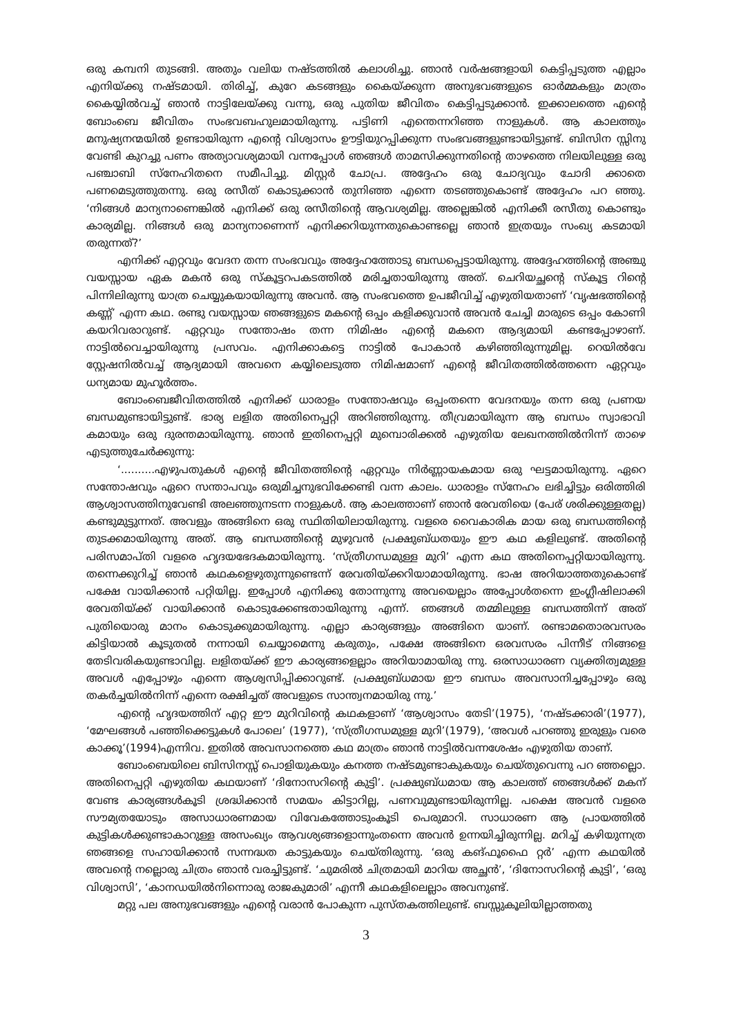ഒരു കമ്പനി തുടങ്ങി. അതും വലിയ നഷ്ടത്തിൽ കലാശിച്ചു. ഞാൻ വർഷങ്ങളായി കെട്ടിപ്പടുത്ത എല്ലാം എനിയ്ക്കു നഷ്ടമായി. തിരിച്ച്, കുറേ കടങ്ങളും കൈയ്ക്കുന്ന അനുഭവങ്ങളുടെ ഓർമ്മകളും മാത്രം കൈയ്യിൽവച്ച് ഞാൻ നാട്ടിലേയ്ക്കു വന്നു, ഒരു പുതിയ ജീവിതം കെട്ടിപ്പടുക്കാൻ. ഇക്കാലത്തെ എന്റെ ബോംബെ ജീവിതം സംഭവബഹുലമായിരുന്നു. പട്ടിണി എന്തെന്നറിഞ്ഞ നാളുകൾ. ആ കാലത്തും മനുഷ്യനന്മയിൽ ഉണ്ടായിരുന്ന എന്റെ വിശ്വാസം ഊട്ടിയുറപ്പിക്കുന്ന സംഭവങ്ങളുണ്ടായിട്ടുണ്ട്. ബിസിന സ്സിനു വേണ്ടി കുറച്ചു പണം അത്യാവശ്യമായി വന്നപ്പോൾ ഞങ്ങൾ താമസിക്കുന്നതിന്റെ താഴത്തെ നിലയിലുള്ള ഒരു പഞ്ചാബി സ്നേഹിതനെ സമീപിച്ചു. മിസ്റ്റർ ചോപ്ര. അദ്ദേഹം ഒരു ചോദ്യവും ചോദി ക്കാതെ പണമെടുത്തുതന്നു. ഒരു രസീത് കൊടുക്കാൻ തുനിഞ്ഞ എന്നെ തടഞ്ഞുകൊണ്ട് അദ്ദേഹം പറ ഞ്ഞു. ‘നിങ്ങൾ മാന്യനാണെങ്കിൽ എനിക്ക് ഒരു രസീതിന്റെ ആവശ്യമില്ല. അല്ലെങ്കിൽ എനിക്കീ രസീതു കൊണ്ടും കാര്യമില്ല. നിങ്ങൾ ഒരു മാന്യനാണെന്ന് എനിക്കറിയുന്നതുകൊണ്ടല്ലെ ഞാൻ ഇത്രയും സംഖ്യ കടമായി തരുന്നത്?’
എനിക്ക് എറ്റവും വേദന തന്ന സംഭവവും അദ്ദേഹത്തോടു ബന്ധപ്പെട്ടായിരുന്നു. അദ്ദേഹത്തിന്റെ അഞ്ചു വയസ്സായ ഏക മകൻ ഒരു സ്കൂട്ടറപകടത്തിൽ മരിച്ചതായിരുന്നു അത്. ചെറിയച്ഛന്റെ സ്കൂട്ട റിന്റെ പിന്നിലിരുന്നു യാത്ര ചെയ്യുകയായിരുന്നു അവൻ. ആ സംഭവത്തെ ഉപജീവിച്ച് എഴുതിയതാണ് ‘വൃഷഭത്തിന്റെ കണ്ണ്’ എന്ന കഥ. രണ്ടു വയസ്സായ ഞങ്ങളുടെ മകന്റെ ഒപ്പം കളിക്കുവാൻ അവൻ ചേച്ചി മാരുടെ ഒപ്പം കോണി കയറിവരാറുണ്ട്. ഏറ്റവും സന്തോഷം തന്ന നിമിഷം എന്റെ മകനെ ആദ്യമായി കണ്ടപ്പോഴാണ്. നാട്ടിൽവെച്ചായിരുന്നു പ്രസവം. എനിക്കാകട്ടെ നാട്ടിൽ പോകാൻ കഴിഞ്ഞിരുന്നുമില്ല. റെയിൽവേ സ്റ്റേഷനിൽവച്ച് ആദ്യമായി അവനെ കയ്യിലെടുത്ത നിമിഷമാണ് എന്റെ ജീവിതത്തിൽത്തന്നെ ഏറ്റവും ധന്യമായ മുഹൂർത്തം.
ബോംബെജീവിതത്തിൽ എനിക്ക് ധാരാളം സന്തോഷവും ഒപ്പംതന്നെ വേദനയും തന്ന ഒരു പ്രണയ ബന്ധമുണ്ടായിട്ടുണ്ട്. ഭാര്യ ലളിത അതിനെപ്പറ്റി അറിഞ്ഞിരുന്നു. തീവ്രമായിരുന്ന ആ ബന്ധം സ്വാഭാവി കമായും ഒരു ദുരന്തമായിരുന്നു. ഞാൻ ഇതിനെപ്പറ്റി മുമ്പൊരിക്കൽ എഴുതിയ ലേഖനത്തിൽനിന്ന് താഴെ എടുത്തുചേർക്കുന്നു:
‘..........എഴുപതുകൾ എന്റെ ജീവിതത്തിന്റെ ഏറ്റവും നിർണ്ണായകമായ ഒരു ഘട്ടമായിരുന്നു. ഏറെ സന്തോഷവും ഏറെ സന്താപവും ഒരുമിച്ചനുഭവിക്കേണ്ടി വന്ന കാലം. ധാരാളം സ്നേഹം ലഭിച്ചിട്ടും ഒരിത്തിരി ആശ്വാസത്തിനുവേണ്ടി അലഞ്ഞുനടന്ന നാളുകൾ. ആ കാലത്താണ് ഞാൻ രേവതിയെ (പേര് ശരിക്കുള്ളതല്ല) കണ്ടുമുട്ടുന്നത്. അവളും അങ്ങിനെ ഒരു സ്ഥിതിയിലായിരുന്നു. വളരെ വൈകാരിക മായ ഒരു ബന്ധത്തിന്റെ തുടക്കമായിരുന്നു അത്. ആ ബന്ധത്തിന്റെ മുഴുവൻ പ്രക്ഷുബ്ധതയും ഈ കഥ കളിലുണ്ട്. അതിന്റെ പരിസമാപ്തി വളരെ ഹൃദയഭേദകമായിരുന്നു. ‘സ്ത്രീഗന്ധമുള്ള മുറി’ എന്ന കഥ അതിനെപ്പറ്റിയായിരുന്നു. തന്നെക്കുറിച്ച് ഞാൻ കഥകളെഴുതുന്നുണ്ടെന്ന് രേവതിയ്ക്കറിയാമായിരുന്നു. ഭാഷ അറിയാത്തതുകൊണ്ട് പക്ഷേ വായിക്കാൻ പറ്റിയില്ല. ഇപ്പോൾ എനിക്കു തോന്നുന്നു അവയെല്ലാം അപ്പോൾതന്നെ ഇംഗ്ലീഷിലാക്കി രേവതിയ്ക്ക് വായിക്കാൻ കൊടുക്കേണ്ടതായിരുന്നു എന്ന്. ഞങ്ങൾ തമ്മിലുള്ള ബന്ധത്തിന്ന് അത് പുതിയൊരു മാനം കൊടുക്കുമായിരുന്നു. എല്ലാ കാര്യങ്ങളും അങ്ങിനെ യാണ്. രണ്ടാമതൊരവസരം കിട്ടിയാൽ കൂടുതൽ നന്നായി ചെയ്യാമെന്നു കരുതും, പക്ഷേ അങ്ങിനെ ഒരവസരം പിന്നീട് നിങ്ങളെ തേടിവരികയുണ്ടാവില്ല. ലളിതയ്ക്ക് ഈ കാര്യങ്ങളെല്ലാം അറിയാമായിരു ന്നു. ഒരസാധാരണ വ്യക്തിത്വമുള്ള അവൾ എപ്പോഴും എന്നെ ആശ്വസിപ്പിക്കാറുണ്ട്. പ്രക്ഷുബ്ധമായ ഈ ബന്ധം അവസാനിച്ചപ്പോഴും ഒരു തകർച്ചയിൽനിന്ന് എന്നെ രക്ഷിച്ചത് അവളുടെ സാന്ത്വനമായിരു ന്നു.’
എന്റെ ഹൃദയത്തിന് എറ്റ ഈ മുറിവിന്റെ കഥകളാണ് ‘ആശ്വാസം തേടി’(1975), ‘നഷ്ടക്കാരി’(1977), ‘മേഘങ്ങൾ പഞ്ഞിക്കെട്ടുകൾ പോലെ’ (1977), ‘സ്ത്രീഗന്ധമുള്ള മുറി’(1979), ‘അവൾ പറഞ്ഞു ഇരുളും വരെ കാക്കൂ’(1994)എന്നിവ. ഇതിൽ അവസാനത്തെ കഥ മാത്രം ഞാൻ നാട്ടിൽവന്നശേഷം എഴുതിയ താണ്.
ബോംബെയിലെ ബിസിനസ്സ് പൊളിയുകയും കനത്ത നഷ്ടമുണ്ടാകുകയും ചെയ്തുവെന്നു പറ ഞ്ഞല്ലൊ. അതിനെപ്പറ്റി എഴുതിയ കഥയാണ് ‘ദിനോസറിന്റെ കുട്ടി’. പ്രക്ഷുബ്ധമായ ആ കാലത്ത് ഞങ്ങൾക്ക് മകന് വേണ്ട കാര്യങ്ങൾകൂടി ശ്രദ്ധിക്കാൻ സമയം കിട്ടാറില്ല, പണവുമുണ്ടായിരുന്നില്ല. പക്ഷെ അവൻ വളരെ സൗമ്യതയോടും അസാധാരണമായ വിവേകത്തോടുംകൂടി പെരുമാറി. സാധാരണ ആ പ്രായത്തിൽ കുട്ടികൾക്കുണ്ടാകാറുള്ള അസംഖ്യം ആവശ്യങ്ങളൊന്നുംതന്നെ അവൻ ഉന്നയിച്ചിരുന്നില്ല. മറിച്ച് കഴിയുന്നത്ര ഞങ്ങളെ സഹായിക്കാൻ സന്നദ്ധത കാട്ടുകയും ചെയ്തിരുന്നു. ‘ഒരു കങ്ഫൂഫൈ റ്റർ’ എന്ന കഥയിൽ അവന്റെ നല്ലൊരു ചിത്രം ഞാൻ വരച്ചിട്ടുണ്ട്. ‘ചുമരിൽ ചിത്രമായി മാറിയ അച്ഛൻ’, ‘ദിനോസറിന്റെ കുട്ടി’, ‘ഒരു വിശ്വാസി’, ‘കാനഡയിൽനിന്നൊരു രാജകുമാരി’ എന്നീ കഥകളിലെല്ലാം അവനുണ്ട്.
മറ്റു പല അനുഭവങ്ങളും എന്റെ വരാൻ പോകുന്ന പുസ്തകത്തിലുണ്ട്. ബസ്സുകൂലിയില്ലാത്തതു
3